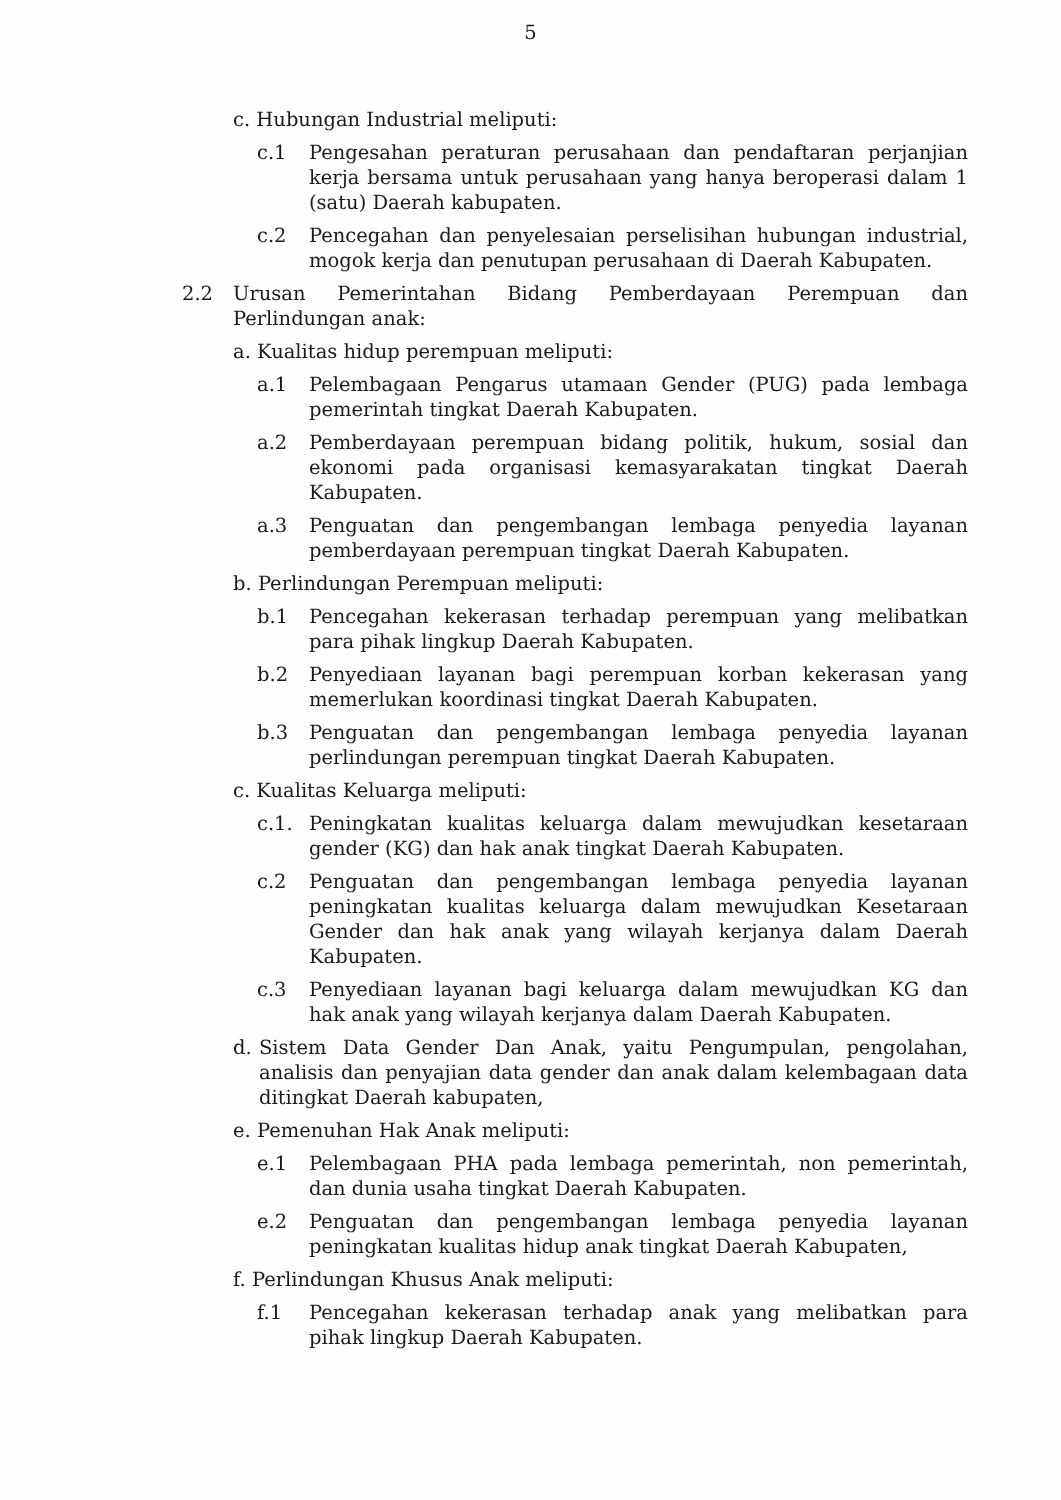5
c. Hubungan Industrial meliputi:
c.1 Pengesahan peraturan perusahaan dan pendaftaran perjanjian kerja bersama untuk perusahaan yang hanya beroperasi dalam 1 (satu) Daerah kabupaten.
c.2 Pencegahan dan penyelesaian perselisihan hubungan industrial, mogok kerja dan penutupan perusahaan di Daerah Kabupaten.
2.2 Urusan Pemerintahan Bidang Pemberdayaan Perempuan dan Perlindungan anak:
a. Kualitas hidup perempuan meliputi:
a.1 Pelembagaan Pengarus utamaan Gender (PUG) pada lembaga pemerintah tingkat Daerah Kabupaten.
a.2 Pemberdayaan perempuan bidang politik, hukum, sosial dan ekonomi pada organisasi kemasyarakatan tingkat Daerah Kabupaten.
a.3 Penguatan dan pengembangan lembaga penyedia layanan pemberdayaan perempuan tingkat Daerah Kabupaten.
b. Perlindungan Perempuan meliputi:
b.1 Pencegahan kekerasan terhadap perempuan yang melibatkan para pihak lingkup Daerah Kabupaten.
b.2 Penyediaan layanan bagi perempuan korban kekerasan yang memerlukan koordinasi tingkat Daerah Kabupaten.
b.3 Penguatan dan pengembangan lembaga penyedia layanan perlindungan perempuan tingkat Daerah Kabupaten.
c. Kualitas Keluarga meliputi:
c.1. Peningkatan kualitas keluarga dalam mewujudkan kesetaraan gender (KG) dan hak anak tingkat Daerah Kabupaten.
c.2 Penguatan dan pengembangan lembaga penyedia layanan peningkatan kualitas keluarga dalam mewujudkan Kesetaraan Gender dan hak anak yang wilayah kerjanya dalam Daerah Kabupaten.
c.3 Penyediaan layanan bagi keluarga dalam mewujudkan KG dan hak anak yang wilayah kerjanya dalam Daerah Kabupaten.
d. Sistem Data Gender Dan Anak, yaitu Pengumpulan, pengolahan, analisis dan penyajian data gender dan anak dalam kelembagaan data ditingkat Daerah kabupaten,
e. Pemenuhan Hak Anak meliputi:
e.1 Pelembagaan PHA pada lembaga pemerintah, non pemerintah, dan dunia usaha tingkat Daerah Kabupaten.
e.2 Penguatan dan pengembangan lembaga penyedia layanan peningkatan kualitas hidup anak tingkat Daerah Kabupaten,
f. Perlindungan Khusus Anak meliputi:
f.1 Pencegahan kekerasan terhadap anak yang melibatkan para pihak lingkup Daerah Kabupaten.